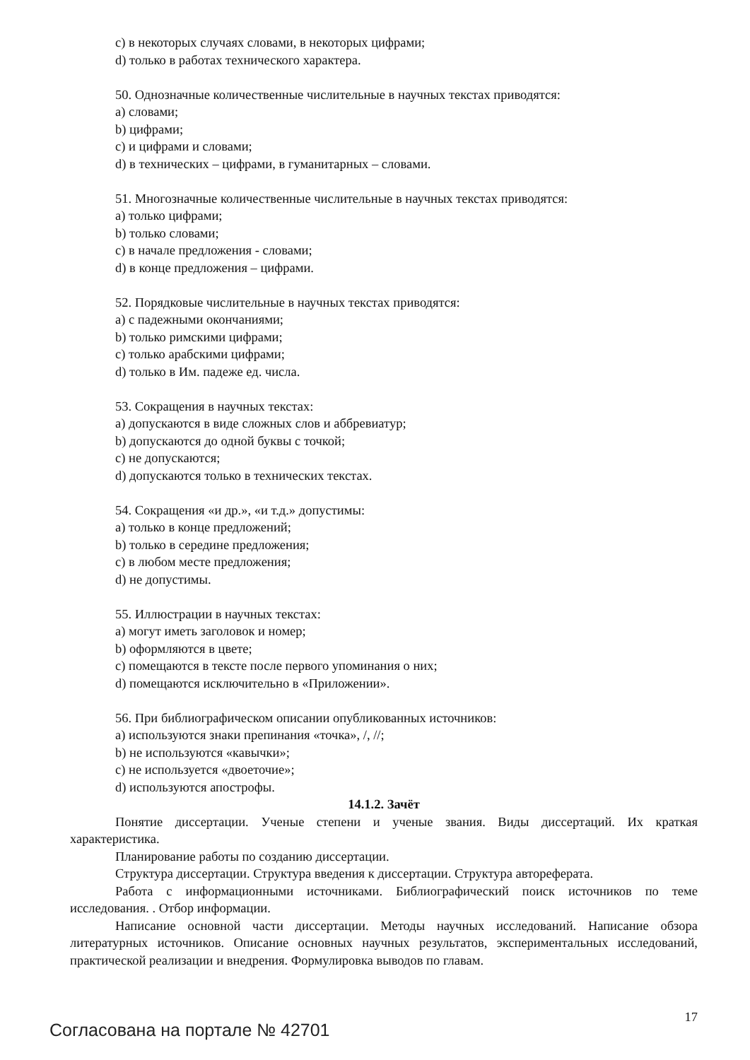c) в некоторых случаях словами, в некоторых цифрами;
d) только в работах технического характера.
50. Однозначные количественные числительные в научных текстах приводятся:
a) словами;
b) цифрами;
c) и цифрами и словами;
d) в технических – цифрами, в гуманитарных – словами.
51. Многозначные количественные числительные в научных текстах приводятся:
a) только цифрами;
b) только словами;
c) в начале предложения - словами;
d) в конце предложения – цифрами.
52. Порядковые числительные в научных текстах приводятся:
a) с падежными окончаниями;
b) только римскими цифрами;
c) только арабскими цифрами;
d) только в Им. падеже ед. числа.
53. Сокращения в научных текстах:
a) допускаются в виде сложных слов и аббревиатур;
b) допускаются до одной буквы с точкой;
c) не допускаются;
d) допускаются только в технических текстах.
54. Сокращения «и др.», «и т.д.» допустимы:
a) только в конце предложений;
b) только в середине предложения;
c) в любом месте предложения;
d) не допустимы.
55. Иллюстрации в научных текстах:
a) могут иметь заголовок и номер;
b) оформляются в цвете;
c) помещаются в тексте после первого упоминания о них;
d) помещаются исключительно в «Приложении».
56. При библиографическом описании опубликованных источников:
a) используются знаки препинания «точка», /, //;
b) не используются «кавычки»;
c) не используется «двоеточие»;
d) используются апострофы.
14.1.2. Зачёт
Понятие диссертации. Ученые степени и ученые звания. Виды диссертаций. Их краткая характеристика.
Планирование работы по созданию диссертации.
Структура диссертации. Структура введения к диссертации. Структура автореферата.
Работа с информационными источниками. Библиографический поиск источников по теме исследования. . Отбор информации.
Написание основной части диссертации. Методы научных исследований. Написание обзора литературных источников. Описание основных научных результатов, экспериментальных исследований, практической реализации и внедрения. Формулировка выводов по главам.
Согласована на портале № 42701
17